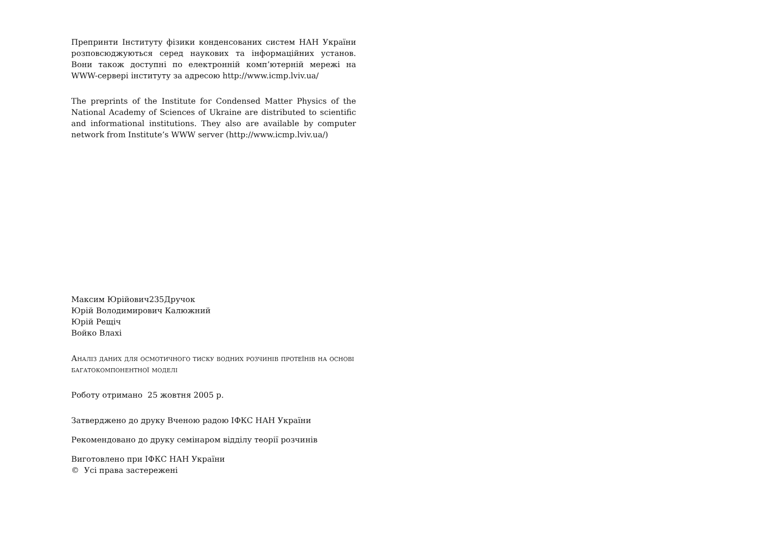Препринти Інституту фізики конденсованих систем НАН України розповсюджуються серед наукових та інформаційних установ. Вони також доступні по електронній комп’ютерній мережі на WWW-сервері інституту за адресою http://www.icmp.lviv.ua/
The preprints of the Institute for Condensed Matter Physics of the National Academy of Sciences of Ukraine are distributed to scientific and informational institutions. They also are available by computer network from Institute’s WWW server (http://www.icmp.lviv.ua/)
Максим Юрійович235Дручок
Юрій Володимирович Калюжний
Юрій Рещіч
Войко Влахі
Аналіз даних для осмотичного тиску водних розчинів протеїнів на основі багатокомпонентної моделі
Роботу отримано 25 жовтня 2005 р.
Затверджено до друку Вченою радою ІФКС НАН України
Рекомендовано до друку семінаром відділу теорії розчинів
Виготовлено при ІФКС НАН України
© Усі права застережені